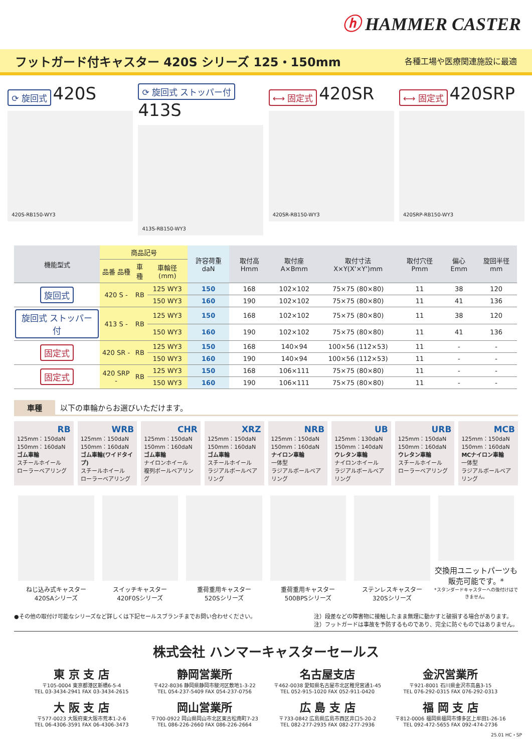ⓗ HAMMER CASTER
フットガード付キャスター 420S シリーズ 125・150mm
各種工場や医療関連施設に最適
⟳ 旋回式 420S
420S-RB150-WY3
⟳ 旋回式 ストッパー付 413S
413S-RB150-WY3
⟷ 固定式 420SR
420SR-RB150-WY3
⟷ 固定式 420SRP
420SRP-RB150-WY3
| 機能型式 | 商品記号 | | | 許容荷重 daN | 取付高 Hmm | 取付座 A×Bmm | 取付寸法 X×Y(X'×Y')mm | 取付穴径 Pmm | 偏心 Emm | 旋回半径 mm |
| --- | --- | --- | --- | --- | --- | --- | --- | --- | --- | --- |
| | 品番 品種 | 車種 | 車輪径 (mm) | | | | | | | |
| 旋回式 | 420 S - | RB | 125 WY3 | 150 | 168 | 102×102 | 75×75 (80×80) | 11 | 38 | 120 |
| | | | 150 WY3 | 160 | 190 | 102×102 | 75×75 (80×80) | 11 | 41 | 136 |
| 旋回式 ストッパー付 | 413 S - | RB | 125 WY3 | 150 | 168 | 102×102 | 75×75 (80×80) | 11 | 38 | 120 |
| | | | 150 WY3 | 160 | 190 | 102×102 | 75×75 (80×80) | 11 | 41 | 136 |
| 固定式 | 420 SR - | RB | 125 WY3 | 150 | 168 | 140×94 | 100×56 (112×53) | 11 | - | - |
| | | | 150 WY3 | 160 | 190 | 140×94 | 100×56 (112×53) | 11 | - | - |
| 固定式 | 420 SRP - | RB | 125 WY3 | 150 | 168 | 106×111 | 75×75 (80×80) | 11 | - | - |
| | | | 150 WY3 | 160 | 190 | 106×111 | 75×75 (80×80) | 11 | - | - |
車種 以下の車輪からお選びいただけます。
RB
125mm：150daN
150mm：160daN
ゴム車輪
スチールホイール
ローラーベアリング
WRB
125mm：150daN
150mm：160daN
ゴム車輪(ワイドタイプ)
スチールホイール
ローラーベアリング
CHR
125mm：150daN
150mm：160daN
ゴム車輪
ナイロンホイール
複列ボールベアリング
XRZ
125mm：150daN
150mm：160daN
ゴム車輪
スチールホイール
ラジアルボールベアリング
NRB
125mm：150daN
150mm：160daN
ナイロン車輪
一体型
ラジアルボールベアリング
UB
125mm：130daN
150mm：140daN
ウレタン車輪
ナイロンホイール
ラジアルボールベアリング
URB
125mm：150daN
150mm：160daN
ウレタン車輪
スチールホイール
ローラーベアリング
MCB
125mm：150daN
150mm：160daN
MCナイロン車輪
一体型
ラジアルボールベアリング
ねじ込み式キャスター
420SAシリーズ
スイッチキャスター
420F0Sシリーズ
重荷重用キャスター
520Sシリーズ
重荷重用キャスター
500BPSシリーズ
ステンレスキャスター
320Sシリーズ
交換用ユニットパーツも
販売可能です。*
*スタンダードキャスターへの後付けはできません。
●その他の取付け可能なシリーズなど詳しくは下記セールスブランチまでお問い合わせください。
注）段差などの障害物に接触したまま無理に動かすと破損する場合があります。
注）フットガードは事故を予防するものであり、完全に防ぐものではありません。
株式会社 ハンマーキャスターセールス
東 京 支 店
〒105-0004 東京都港区新橋6-5-4
TEL 03-3434-2941 FAX 03-3434-2615
静岡営業所
〒422-8036 静岡県静岡市駿河区敷地1-3-22
TEL 054-237-5409 FAX 054-237-0756
名古屋支店
〒462-0038 愛知県名古屋市北区稚児宮通1-45
TEL 052-915-1020 FAX 052-911-0420
金沢営業所
〒921-8001 石川県金沢市高畠3-15
TEL 076-292-0315 FAX 076-292-0313
大 阪 支 店
〒577-0023 大阪府東大阪市荒本1-2-6
TEL 06-4306-3591 FAX 06-4306-3473
岡山営業所
〒700-0922 岡山県岡山市北区東古松南町7-23
TEL 086-226-2660 FAX 086-226-2664
広 島 支 店
〒733-0842 広島県広島市西区井口5-20-2
TEL 082-277-2935 FAX 082-277-2936
福 岡 支 店
〒812-0006 福岡県福岡市博多区上牟田1-26-16
TEL 092-472-5655 FAX 092-474-2736
25.01 HC・SP